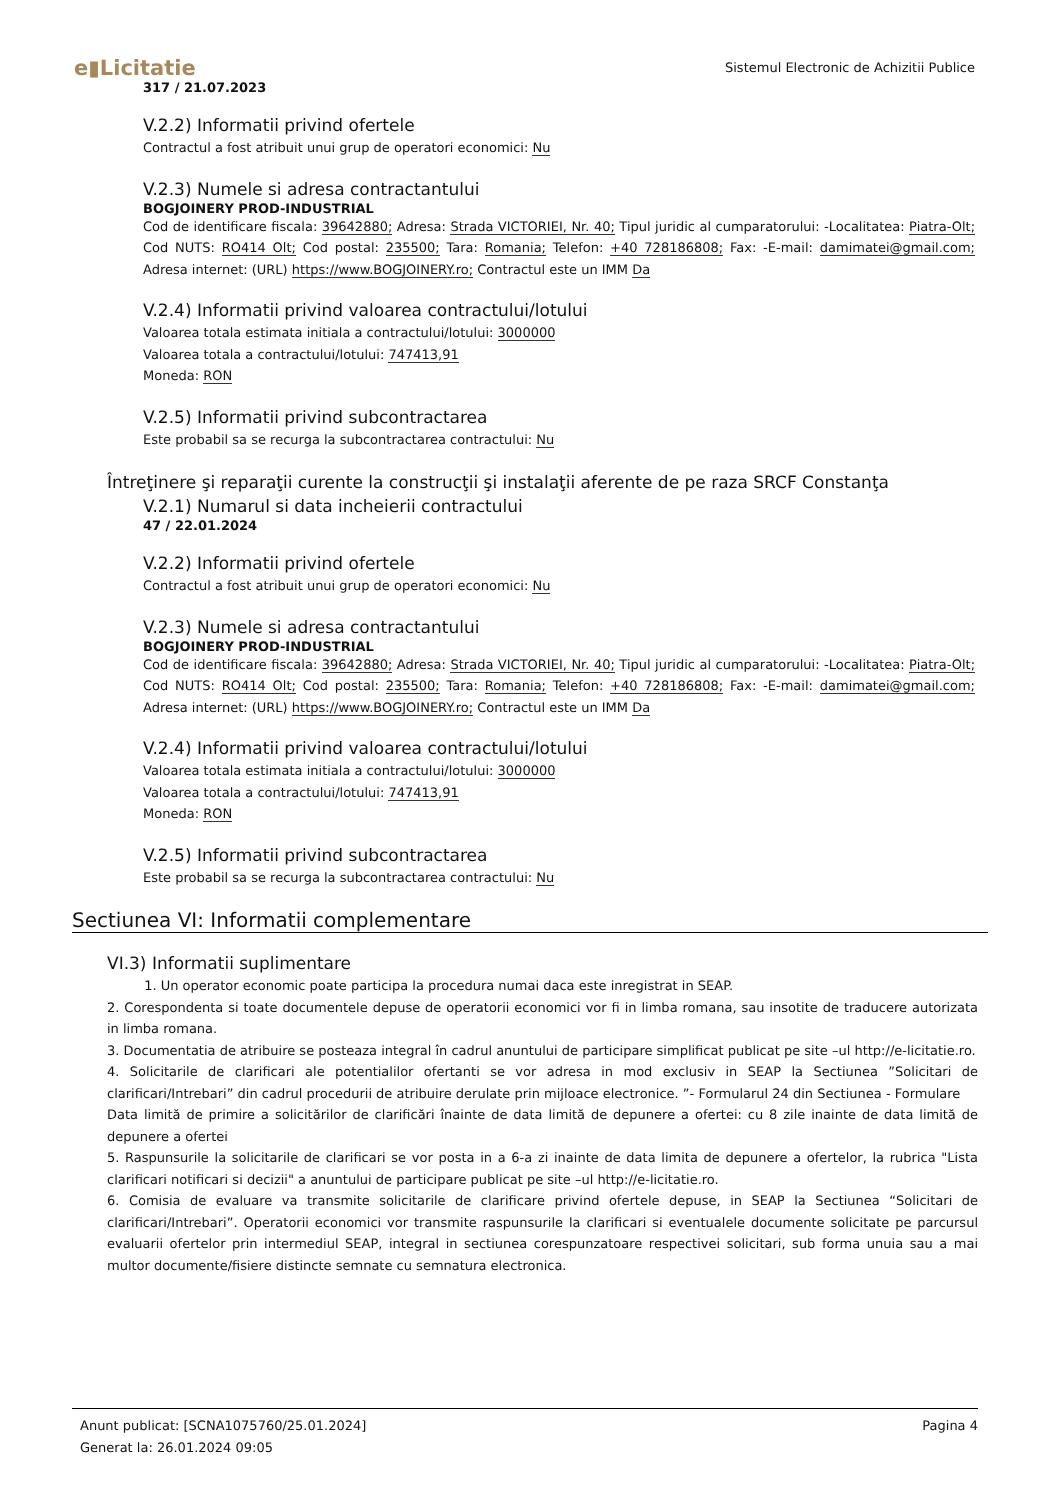e▮Licitatie
Sistemul Electronic de Achizitii Publice
317 / 21.07.2023
V.2.2) Informatii privind ofertele
Contractul a fost atribuit unui grup de operatori economici: Nu
V.2.3) Numele si adresa contractantului
BOGJOINERY PROD-INDUSTRIAL
Cod de identificare fiscala: 39642880; Adresa: Strada VICTORIEI, Nr. 40; Tipul juridic al cumparatorului: -Localitatea: Piatra-Olt; Cod NUTS: RO414 Olt; Cod postal: 235500; Tara: Romania; Telefon: +40 728186808; Fax: -E-mail: damimatei@gmail.com; Adresa internet: (URL) https://www.BOGJOINERY.ro; Contractul este un IMM Da
V.2.4) Informatii privind valoarea contractului/lotului
Valoarea totala estimata initiala a contractului/lotului: 3000000
Valoarea totala a contractului/lotului: 747413,91
Moneda: RON
V.2.5) Informatii privind subcontractarea
Este probabil sa se recurga la subcontractarea contractului: Nu
Întreţinere şi reparaţii curente la construcţii şi instalaţii aferente de pe raza SRCF Constanţa
V.2.1) Numarul si data incheierii contractului
47 / 22.01.2024
V.2.2) Informatii privind ofertele
Contractul a fost atribuit unui grup de operatori economici: Nu
V.2.3) Numele si adresa contractantului
BOGJOINERY PROD-INDUSTRIAL
Cod de identificare fiscala: 39642880; Adresa: Strada VICTORIEI, Nr. 40; Tipul juridic al cumparatorului: -Localitatea: Piatra-Olt; Cod NUTS: RO414 Olt; Cod postal: 235500; Tara: Romania; Telefon: +40 728186808; Fax: -E-mail: damimatei@gmail.com; Adresa internet: (URL) https://www.BOGJOINERY.ro; Contractul este un IMM Da
V.2.4) Informatii privind valoarea contractului/lotului
Valoarea totala estimata initiala a contractului/lotului: 3000000
Valoarea totala a contractului/lotului: 747413,91
Moneda: RON
V.2.5) Informatii privind subcontractarea
Este probabil sa se recurga la subcontractarea contractului: Nu
Sectiunea VI: Informatii complementare
VI.3) Informatii suplimentare
1. Un operator economic poate participa la procedura numai daca este inregistrat in SEAP.
2. Corespondenta si toate documentele depuse de operatorii economici vor fi in limba romana, sau insotite de traducere autorizata in limba romana.
3. Documentatia de atribuire se posteaza integral în cadrul anuntului de participare simplificat publicat pe site –ul http://e-licitatie.ro.
4. Solicitarile de clarificari ale potentialilor ofertanti se vor adresa in mod exclusiv in SEAP la Sectiunea ”Solicitari de clarificari/Intrebari” din cadrul procedurii de atribuire derulate prin mijloace electronice. ”- Formularul 24 din Sectiunea - Formulare
Data limită de primire a solicitărilor de clarificări înainte de data limită de depunere a ofertei: cu 8 zile inainte de data limită de depunere a ofertei
5. Raspunsurile la solicitarile de clarificari se vor posta in a 6-a zi inainte de data limita de depunere a ofertelor, la rubrica "Lista clarificari notificari si decizii" a anuntului de participare publicat pe site –ul http://e-licitatie.ro.
6. Comisia de evaluare va transmite solicitarile de clarificare privind ofertele depuse, in SEAP la Sectiunea “Solicitari de clarificari/Intrebari”. Operatorii economici vor transmite raspunsurile la clarificari si eventualele documente solicitate pe parcursul evaluarii ofertelor prin intermediul SEAP, integral in sectiunea corespunzatoare respectivei solicitari, sub forma unuia sau a mai multor documente/fisiere distincte semnate cu semnatura electronica.
Anunt publicat: [SCNA1075760/25.01.2024] Pagina 4
Generat la: 26.01.2024 09:05